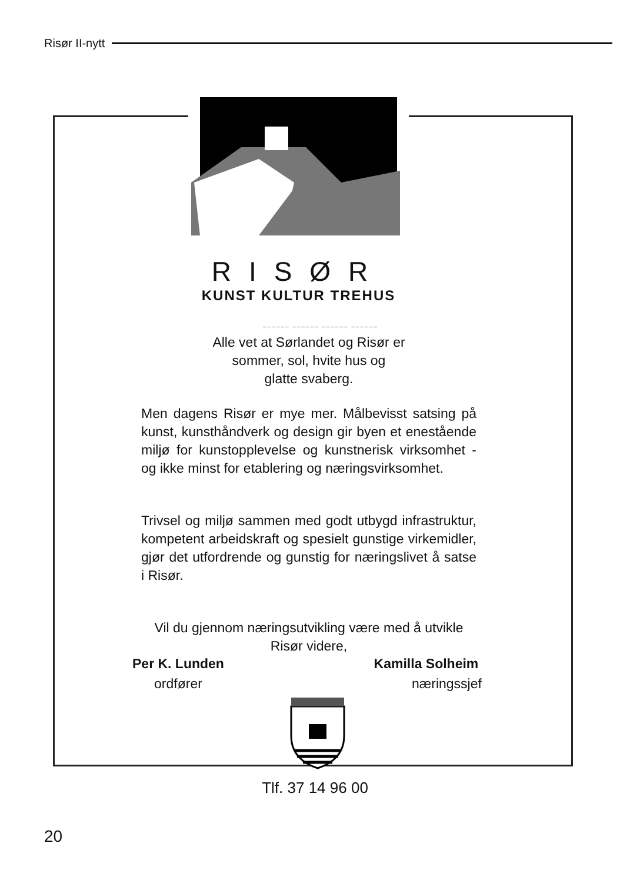Risør II-nytt
RISØR
KUNST KULTUR TREHUS
______ ______ ______ ______
Alle vet at Sørlandet og Risør er
sommer, sol, hvite hus og
glatte svaberg.
Men dagens Risør er mye mer. Målbevisst satsing på kunst, kunsthåndverk og design gir byen et enestående miljø for kunstopplevelse og kunstnerisk virksomhet - og ikke minst for etablering og næringsvirksomhet.
Trivsel og miljø sammen med godt utbygd infrastruktur, kompetent arbeidskraft og spesielt gunstige virkemidler, gjør det utfordrende og gunstig for næringslivet å satse i Risør.
Vil du gjennom næringsutvikling være med å utvikle Risør videre,
Per K. Lunden
ordfører
Kamilla Solheim
næringssjef
Tlf. 37 14 96 00
20